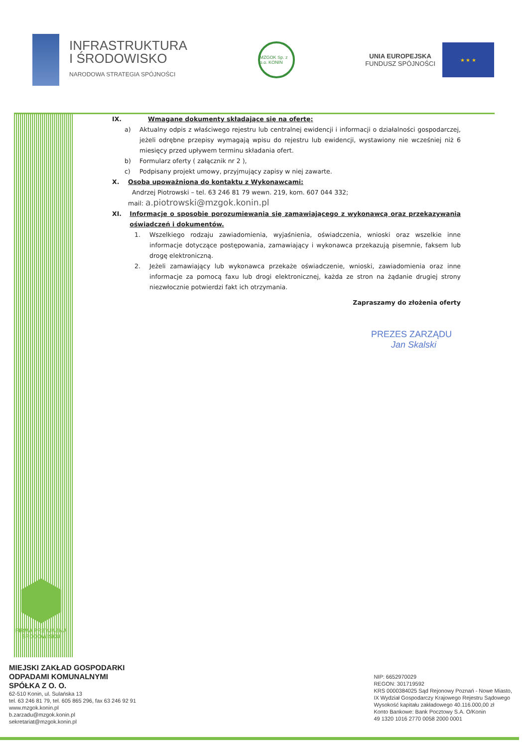INFRASTRUKTURA
I ŚRODOWISKO
NARODOWA STRATEGIA SPÓJNOŚCI
MZGOK Sp. z o.o. KONIN
UNIA EUROPEJSKA
FUNDUSZ SPÓJNOŚCI
★ ★ ★
IX. Wmagane dokumenty składające się na ofertę:
a) Aktualny odpis z właściwego rejestru lub centralnej ewidencji i informacji o działalności gospodarczej, jeżeli odrębne przepisy wymagają wpisu do rejestru lub ewidencji, wystawiony nie wcześniej niż 6 miesięcy przed upływem terminu składania ofert.
b) Formularz oferty ( załącznik nr 2 ),
c) Podpisany projekt umowy, przyjmujący zapisy w niej zawarte.
X. Osoba upoważniona do kontaktu z Wykonawcami:
Andrzej Piotrowski – tel. 63 246 81 79 wewn. 219, kom. 607 044 332;
mail: a.piotrowski@mzgok.konin.pl
XI. Informacje o sposobie porozumiewania się zamawiającego z wykonawcą oraz przekazywania oświadczeń i dokumentów.
1. Wszelkiego rodzaju zawiadomienia, wyjaśnienia, oświadczenia, wnioski oraz wszelkie inne informacje dotyczące postępowania, zamawiający i wykonawca przekazują pisemnie, faksem lub drogę elektroniczną.
2. Jeżeli zamawiający lub wykonawca przekaże oświadczenie, wnioski, zawiadomienia oraz inne informacje za pomocą faxu lub drogi elektronicznej, każda ze stron na żądanie drugiej strony niezwłocznie potwierdzi fakt ich otrzymania.
Zapraszamy do złożenia oferty
PREZES ZARZĄDU
Jan Skalski
FIRMA PRZYJAZNA
ŚRODOWISKU
MIEJSKI ZAKŁAD GOSPODARKI
ODPADAMI KOMUNALNYMI
SPÓŁKA Z O. O.
62-510 Konin, ul. Sulańska 13
tel. 63 246 81 79, tel. 605 865 296, fax 63 246 92 91
www.mzgok.konin.pl
b.zarzadu@mzgok.konin.pl
sekretariat@mzgok.konin.pl
NIP: 6652970029
REGON: 301719592
KRS 0000384025 Sąd Rejonowy Poznań - Nowe Miasto,
IX Wydział Gospodarczy Krajowego Rejestru Sądowego
Wysokość kapitału zakładowego 40.116.000,00 zł
Konto Bankowe: Bank Pocztowy S.A. O/Konin
49 1320 1016 2770 0058 2000 0001